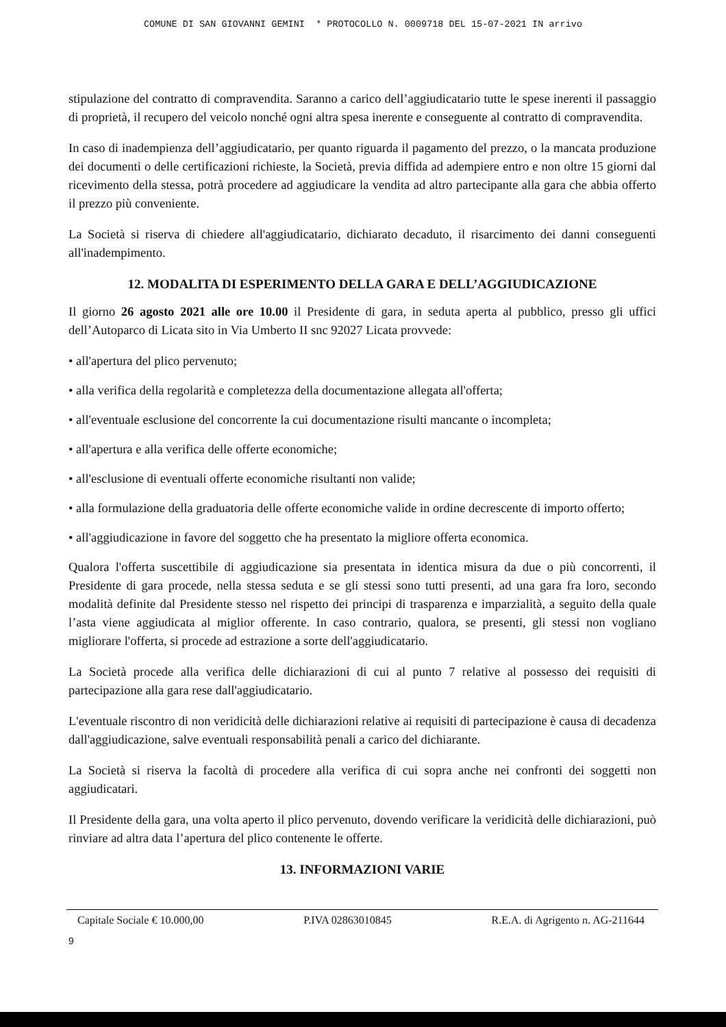COMUNE DI SAN GIOVANNI GEMINI * PROTOCOLLO N. 0009718 DEL 15-07-2021 IN arrivo
stipulazione del contratto di compravendita. Saranno a carico dell’aggiudicatario tutte le spese inerenti il passaggio di proprietà, il recupero del veicolo nonché ogni altra spesa inerente e conseguente al contratto di compravendita.
In caso di inadempienza dell’aggiudicatario, per quanto riguarda il pagamento del prezzo, o la mancata produzione dei documenti o delle certificazioni richieste, la Società, previa diffida ad adempiere entro e non oltre 15 giorni dal ricevimento della stessa, potrà procedere ad aggiudicare la vendita ad altro partecipante alla gara che abbia offerto il prezzo più conveniente.
La Società si riserva di chiedere all'aggiudicatario, dichiarato decaduto, il risarcimento dei danni conseguenti all'inadempimento.
12. MODALITA DI ESPERIMENTO DELLA GARA E DELL’AGGIUDICAZIONE
Il giorno 26 agosto 2021 alle ore 10.00 il Presidente di gara, in seduta aperta al pubblico, presso gli uffici dell’Autoparco di Licata sito in Via Umberto II snc 92027 Licata provvede:
• all'apertura del plico pervenuto;
• alla verifica della regolarità e completezza della documentazione allegata all'offerta;
• all'eventuale esclusione del concorrente la cui documentazione risulti mancante o incompleta;
• all'apertura e alla verifica delle offerte economiche;
• all'esclusione di eventuali offerte economiche risultanti non valide;
• alla formulazione della graduatoria delle offerte economiche valide in ordine decrescente di importo offerto;
• all'aggiudicazione in favore del soggetto che ha presentato la migliore offerta economica.
Qualora l'offerta suscettibile di aggiudicazione sia presentata in identica misura da due o più concorrenti, il Presidente di gara procede, nella stessa seduta e se gli stessi sono tutti presenti, ad una gara fra loro, secondo modalità definite dal Presidente stesso nel rispetto dei principi di trasparenza e imparzialità, a seguito della quale l’asta viene aggiudicata al miglior offerente. In caso contrario, qualora, se presenti, gli stessi non vogliano migliorare l'offerta, si procede ad estrazione a sorte dell'aggiudicatario.
La Società procede alla verifica delle dichiarazioni di cui al punto 7 relative al possesso dei requisiti di partecipazione alla gara rese dall'aggiudicatario.
L'eventuale riscontro di non veridicità delle dichiarazioni relative ai requisiti di partecipazione è causa di decadenza dall'aggiudicazione, salve eventuali responsabilità penali a carico del dichiarante.
La Società si riserva la facoltà di procedere alla verifica di cui sopra anche nei confronti dei soggetti non aggiudicatari.
Il Presidente della gara, una volta aperto il plico pervenuto, dovendo verificare la veridicità delle dichiarazioni, può rinviare ad altra data l’apertura del plico contenente le offerte.
13. INFORMAZIONI VARIE
Capitale Sociale € 10.000,00 P.IVA 02863010845 R.E.A. di Agrigento n. AG-211644
9